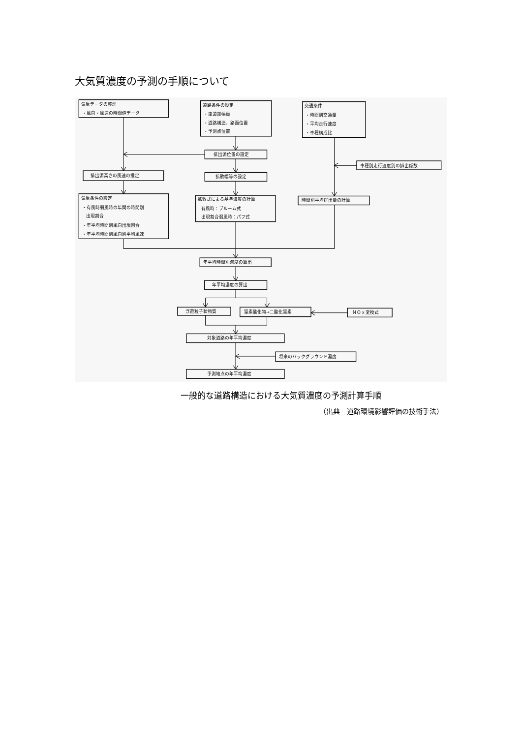大気質濃度の予測の手順について
気象データの整理
・風向・風速の時間値データ
道路条件の設定
・車道部幅員
・道路構造、路面位置
・予測点位置
交通条件
・時間別交通量
・平均走行速度
・車種構成比
排出源位置の設定
車種別走行速度別の排出係数
排出源高さの風速の推定
拡散幅等の設定
気象条件の設定
・有風時弱風時の年間の時間別
出現割合
・年平均時間別風向出現割合
・年平均時間別風向別平均風速
拡散式による基準濃度の計算
有風時：プルーム式
出現割合弱風時：パフ式
時間別平均排出量の計算
年平均時間別濃度の算出
年平均濃度の算出
浮遊粒子状物質
窒素酸化物→二酸化窒素
ＮＯｘ変換式
対象道路の年平均濃度
将来のバックグラウンド濃度
予測地点の年平均濃度
一般的な道路構造における大気質濃度の予測計算手順
（出典　道路環境影響評価の技術手法）